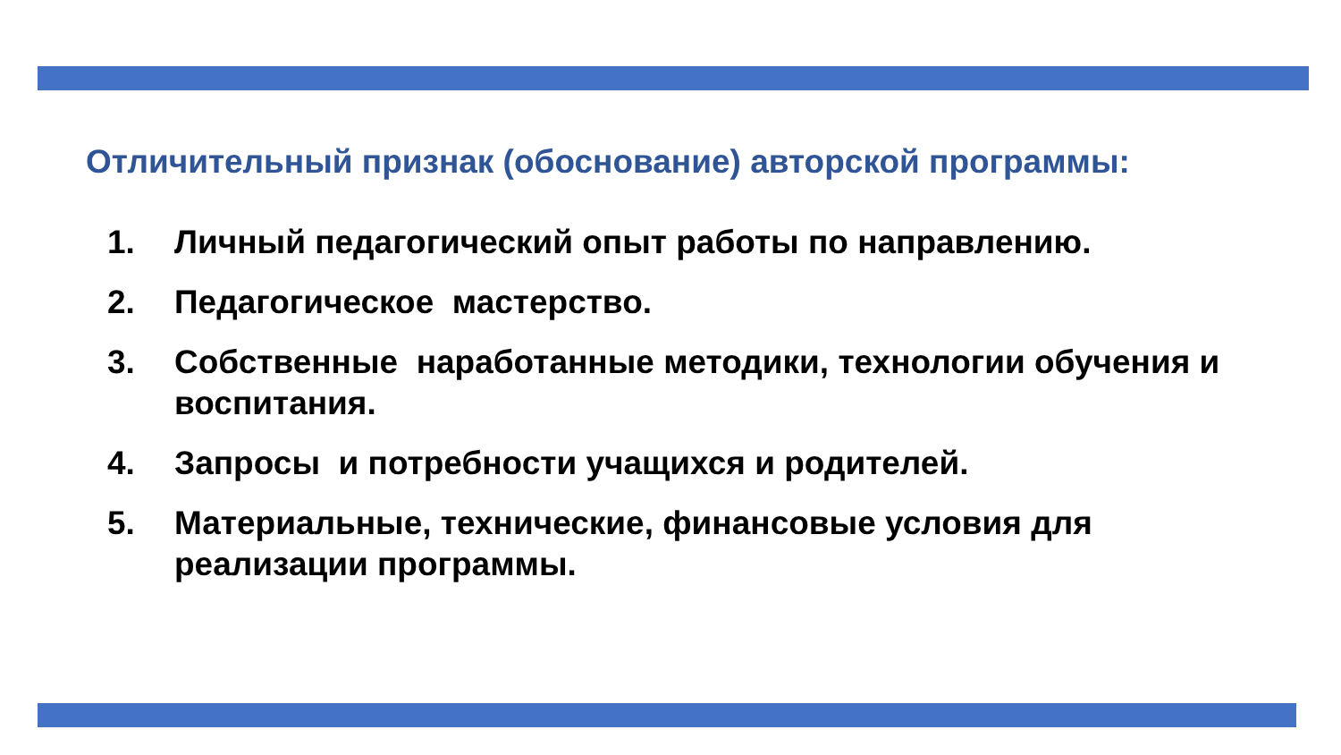Отличительный признак (обоснование) авторской программы:
1. Личный педагогический опыт работы по направлению.
2. Педагогическое мастерство.
3. Собственные наработанные методики, технологии обучения и воспитания.
4. Запросы и потребности учащихся и родителей.
5. Материальные, технические, финансовые условия для реализации программы.